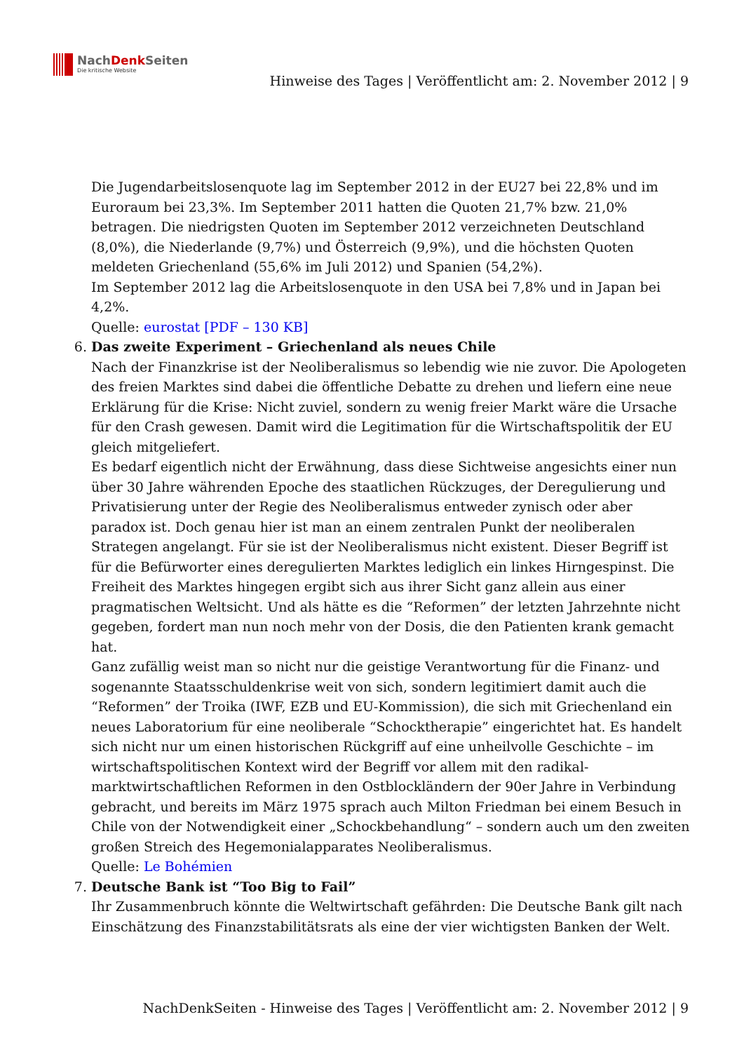NachDenk Seiten
Die kritische Website
Hinweise des Tages | Veröffentlicht am: 2. November 2012 | 9
Die Jugendarbeitslosenquote lag im September 2012 in der EU27 bei 22,8% und im Euroraum bei 23,3%. Im September 2011 hatten die Quoten 21,7% bzw. 21,0% betragen. Die niedrigsten Quoten im September 2012 verzeichneten Deutschland (8,0%), die Niederlande (9,7%) und Österreich (9,9%), und die höchsten Quoten meldeten Griechenland (55,6% im Juli 2012) und Spanien (54,2%).
Im September 2012 lag die Arbeitslosenquote in den USA bei 7,8% und in Japan bei 4,2%.
Quelle: eurostat [PDF – 130 KB]
6. Das zweite Experiment – Griechenland als neues Chile
Nach der Finanzkrise ist der Neoliberalismus so lebendig wie nie zuvor. Die Apologeten des freien Marktes sind dabei die öffentliche Debatte zu drehen und liefern eine neue Erklärung für die Krise: Nicht zuviel, sondern zu wenig freier Markt wäre die Ursache für den Crash gewesen. Damit wird die Legitimation für die Wirtschaftspolitik der EU gleich mitgeliefert.
Es bedarf eigentlich nicht der Erwähnung, dass diese Sichtweise angesichts einer nun über 30 Jahre währenden Epoche des staatlichen Rückzuges, der Deregulierung und Privatisierung unter der Regie des Neoliberalismus entweder zynisch oder aber paradox ist. Doch genau hier ist man an einem zentralen Punkt der neoliberalen Strategen angelangt. Für sie ist der Neoliberalismus nicht existent. Dieser Begriff ist für die Befürworter eines deregulierten Marktes lediglich ein linkes Hirngespinst. Die Freiheit des Marktes hingegen ergibt sich aus ihrer Sicht ganz allein aus einer pragmatischen Weltsicht. Und als hätte es die “Reformen” der letzten Jahrzehnte nicht gegeben, fordert man nun noch mehr von der Dosis, die den Patienten krank gemacht hat.
Ganz zufällig weist man so nicht nur die geistige Verantwortung für die Finanz- und sogenannte Staatsschuldenkrise weit von sich, sondern legitimiert damit auch die “Reformen” der Troika (IWF, EZB und EU-Kommission), die sich mit Griechenland ein neues Laboratorium für eine neoliberale “Schocktherapie” eingerichtet hat. Es handelt sich nicht nur um einen historischen Rückgriff auf eine unheilvolle Geschichte – im wirtschaftspolitischen Kontext wird der Begriff vor allem mit den radikal-marktwirtschaftlichen Reformen in den Ostblockländern der 90er Jahre in Verbindung gebracht, und bereits im März 1975 sprach auch Milton Friedman bei einem Besuch in Chile von der Notwendigkeit einer „Schockbehandlung“ – sondern auch um den zweiten großen Streich des Hegemonialapparates Neoliberalismus.
Quelle: Le Bohémien
7. Deutsche Bank ist “Too Big to Fail”
Ihr Zusammenbruch könnte die Weltwirtschaft gefährden: Die Deutsche Bank gilt nach Einschätzung des Finanzstabilitätsrats als eine der vier wichtigsten Banken der Welt.
NachDenkSeiten - Hinweise des Tages | Veröffentlicht am: 2. November 2012 | 9